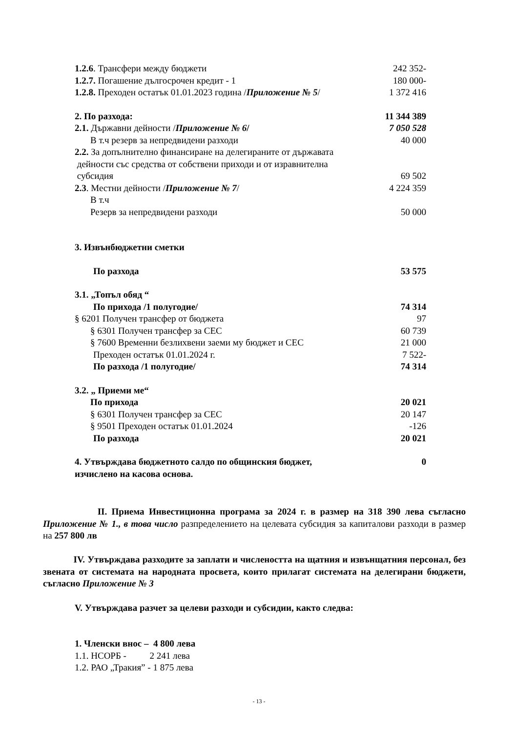1.2.6. Трансфери между бюджети 242 352-
1.2.7. Погашение дългосрочен кредит - 1 180 000-
1.2.8. Преходен остатък 01.01.2023 година /Приложение № 5/ 1 372 416
2. По разхода: 11 344 389
2.1. Държавни дейности /Приложение № 6/ 7 050 528
В т.ч резерв за непредвидени разходи 40 000
2.2. За допълнително финансиране на делегираните от държавата
дейности със средства от собствени приходи и от изравнителна
субсидия 69 502
2.3. Местни дейности /Приложение № 7/ 4 224 359
В т.ч
Резерв за непредвидени разходи 50 000
3. Извънбюджетни сметки
По разхода 53 575
3.1. „Топъл обяд “
По прихода /1 полугодие/ 74 314
§ 6201 Получен трансфер от бюджета 97
§ 6301 Получен трансфер за СЕС 60 739
§ 7600 Временни безлихвени заеми му бюджет и СЕС 21 000
Преходен остатък 01.01.2024 г. 7 522-
По разхода /1 полугодие/ 74 314
3.2. „ Приеми ме“
По прихода 20 021
§ 6301 Получен трансфер за СЕС 20 147
§ 9501 Преходен остатък 01.01.2024 -126
По разхода 20 021
4. Утвърждава бюджетното салдо по общинския бюджет,
изчислено на касова основа. 0
II. Приема Инвестиционна програма за 2024 г. в размер на 318 390 лева съгласно Приложение № 1., в това число разпределението на целевата субсидия за капиталови разходи в размер на 257 800 лв
IV. Утвърждава разходите за заплати и числеността на щатния и извънщатния персонал, без звената от системата на народната просвета, които прилагат системата на делегирани бюджети, съгласно Приложение № 3
V. Утвърждава разчет за целеви разходи и субсидии, както следва:
1. Членски внос – 4 800 лева
1.1. НСОРБ - 2 241 лева
1.2. РАО „Тракия” - 1 875 лева
- 13 -